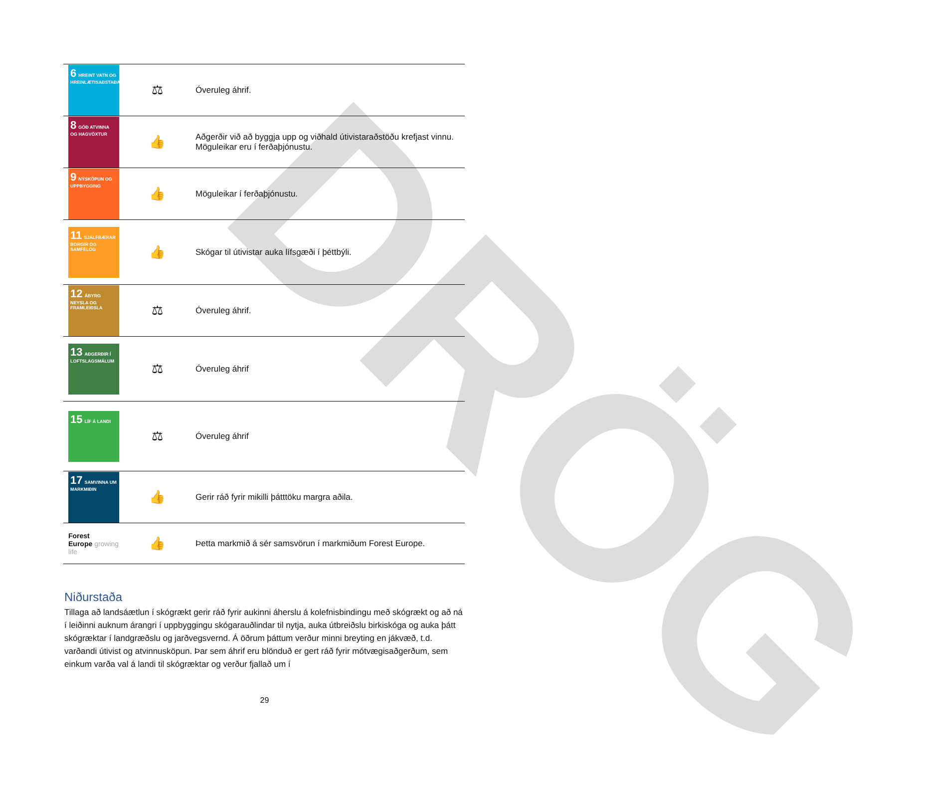DRÖG
| 6 HREINT VATN OG HREINLÆTISAÐSTAÐA | ⚖ | Óveruleg áhrif. |
| 8 GÓÐ ATVINNA OG HAGVÖXTUR | 👍 | Aðgerðir við að byggja upp og viðhald útivistaraðstöðu krefjast vinnu. Möguleikar eru í ferðaþjónustu. |
| 9 NÝSKÖPUN OG UPPBYGGING | 👍 | Möguleikar í ferðaþjónustu. |
| 11 SJÁLFBÆRAR BORGIR OG SAMFÉLÖG | 👍 | Skógar til útivistar auka lífsgæði í þéttbýli. |
| 12 ÁBYRG NEYSLA OG FRAMLEIÐSLA | ⚖ | Óveruleg áhrif. |
| 13 AÐGERÐIR Í LOFTSLAGSMÁLUM | ⚖ | Óveruleg áhrif |
| 15 LÍF Á LANDI | ⚖ | Óveruleg áhrif |
| 17 SAMVINNA UM MARKMIÐIN | 👍 | Gerir ráð fyrir mikilli þátttöku margra aðila. |
| Forest Europe growing life | 👍 | Þetta markmið á sér samsvörun í markmiðum Forest Europe. |
Niðurstaða
Tillaga að landsáætlun í skógrækt gerir ráð fyrir aukinni áherslu á kolefnisbindingu með skógrækt og að ná í leiðinni auknum árangri í uppbyggingu skógarauðlindar til nytja, auka útbreiðslu birkiskóga og auka þátt skógræktar í landgræðslu og jarðvegsvernd. Á öðrum þáttum verður minni breyting en jákvæð, t.d. varðandi útivist og atvinnusköpun. Þar sem áhrif eru blönduð er gert ráð fyrir mótvægisaðgerðum, sem einkum varða val á landi til skógræktar og verður fjallað um í
29